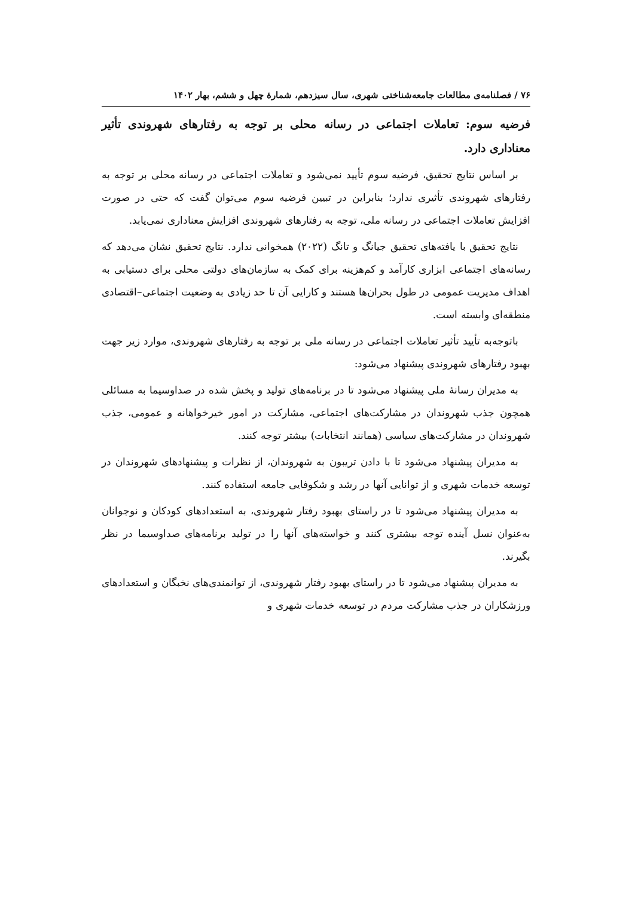۷۶ / فصلنامه‌ی مطالعات جامعه‌شناختی شهری، سال سیزدهم، شمارهٔ چهل و ششم، بهار ۱۴۰۲
فرضیه سوم: تعاملات اجتماعی در رسانه محلی بر توجه به رفتارهای شهروندی تأثیر معناداری دارد.
بر اساس نتایج تحقیق، فرضیه سوم تأیید نمی‌شود و تعاملات اجتماعی در رسانه محلی بر توجه به رفتارهای شهروندی تأثیری ندارد؛ بنابراین در تبیین فرضیه سوم می‌توان گفت که حتی در صورت افزایش تعاملات اجتماعی در رسانه ملی، توجه به رفتارهای شهروندی افزایش معناداری نمی‌یابد.
نتایج تحقیق با یافته‌های تحقیق جیانگ و تانگ (۲۰۲۲) همخوانی ندارد. نتایج تحقیق نشان می‌دهد که رسانه‌های اجتماعی ابزاری کارآمد و کم‌هزینه برای کمک به سازمان‌های دولتی محلی برای دستیابی به اهداف مدیریت عمومی در طول بحران‌ها هستند و کارایی آن تا حد زیادی به وضعیت اجتماعی–اقتصادی منطقه‌ای وابسته است.
باتوجه‌به تأیید تأثیر تعاملات اجتماعی در رسانه ملی بر توجه به رفتارهای شهروندی، موارد زیر جهت بهبود رفتارهای شهروندی پیشنهاد می‌شود:
به مدیران رسانهٔ ملی پیشنهاد می‌شود تا در برنامه‌های تولید و پخش شده در صداوسیما به مسائلی همچون جذب شهروندان در مشارکت‌های اجتماعی، مشارکت در امور خیرخواهانه و عمومی، جذب شهروندان در مشارکت‌های سیاسی (همانند انتخابات) بیشتر توجه کنند.
به مدیران پیشنهاد می‌شود تا با دادن تریبون به شهروندان، از نظرات و پیشنهادهای شهروندان در توسعه خدمات شهری و از توانایی آنها در رشد و شکوفایی جامعه استفاده کنند.
به مدیران پیشنهاد می‌شود تا در راستای بهبود رفتار شهروندی، به استعدادهای کودکان و نوجوانان به‌عنوان نسل آینده توجه بیشتری کنند و خواسته‌های آنها را در تولید برنامه‌های صداوسیما در نظر بگیرند.
به مدیران پیشنهاد می‌شود تا در راستای بهبود رفتار شهروندی، از توانمندی‌های نخبگان و استعدادهای ورزشکاران در جذب مشارکت مردم در توسعه خدمات شهری و